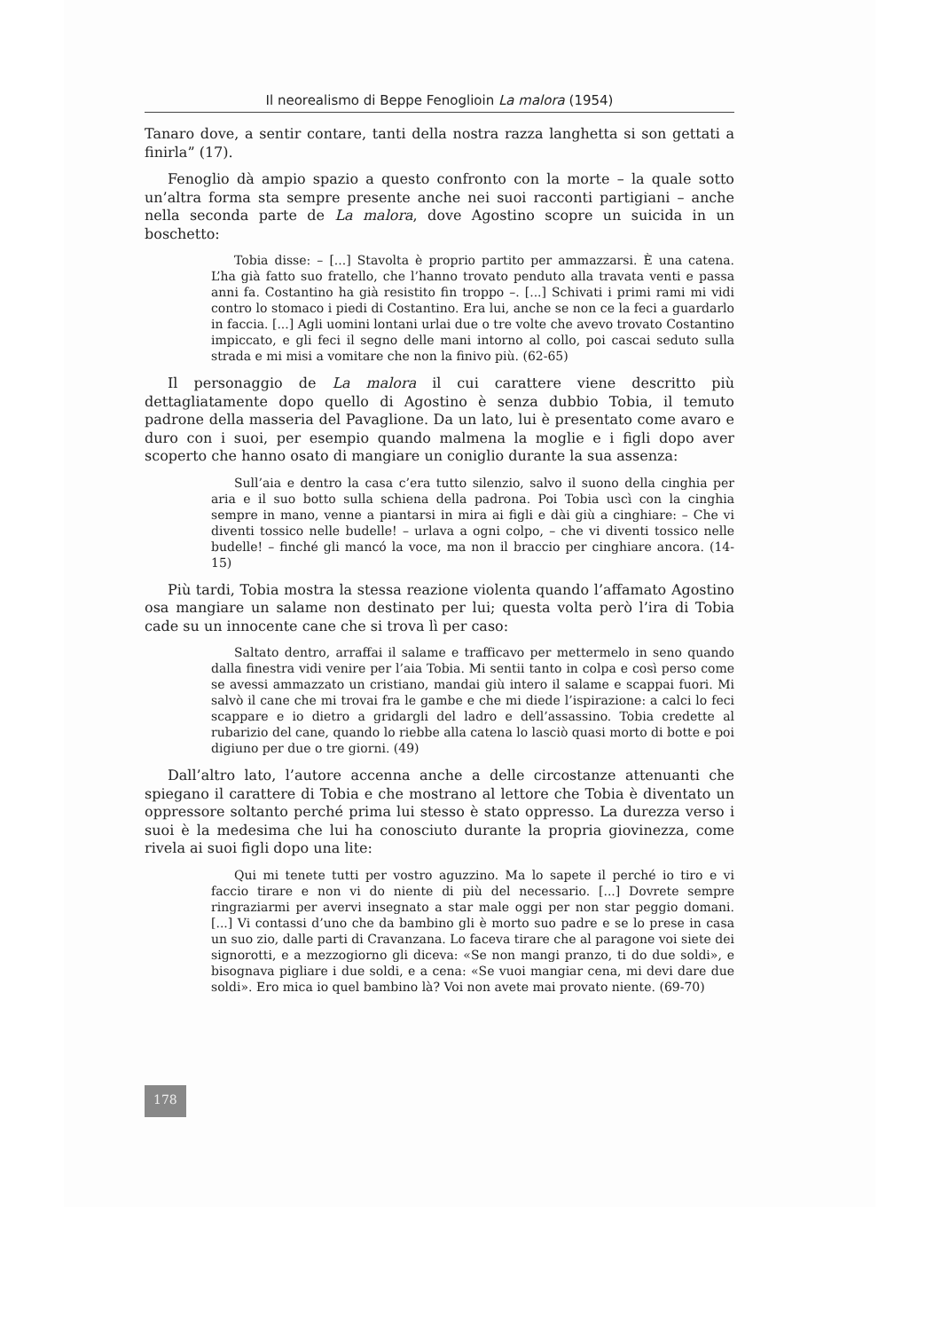Il neorealismo di Beppe Fenoglioin La malora (1954)
Tanaro dove, a sentir contare, tanti della nostra razza langhetta si son gettati a finirla” (17).
Fenoglio dà ampio spazio a questo confronto con la morte – la quale sotto un’altra forma sta sempre presente anche nei suoi racconti partigiani – anche nella seconda parte de La malora, dove Agostino scopre un suicida in un boschetto:
Tobia disse: – [...] Stavolta è proprio partito per ammazzarsi. È una catena. L’ha già fatto suo fratello, che l’hanno trovato penduto alla travata venti e passa anni fa. Costantino ha già resistito fin troppo –. [...] Schivati i primi rami mi vidi contro lo stomaco i piedi di Costantino. Era lui, anche se non ce la feci a guardarlo in faccia. [...] Agli uomini lontani urlai due o tre volte che avevo trovato Costantino impiccato, e gli feci il segno delle mani intorno al collo, poi cascai seduto sulla strada e mi misi a vomitare che non la finivo più. (62-65)
Il personaggio de La malora il cui carattere viene descritto più dettagliatamente dopo quello di Agostino è senza dubbio Tobia, il temuto padrone della masseria del Pavaglione. Da un lato, lui è presentato come avaro e duro con i suoi, per esempio quando malmena la moglie e i figli dopo aver scoperto che hanno osato di mangiare un coniglio durante la sua assenza:
Sull’aia e dentro la casa c’era tutto silenzio, salvo il suono della cinghia per aria e il suo botto sulla schiena della padrona. Poi Tobia uscì con la cinghia sempre in mano, venne a piantarsi in mira ai figli e dài giù a cinghiare: – Che vi diventi tossico nelle budelle! – urlava a ogni colpo, – che vi diventi tossico nelle budelle! – finché gli mancó la voce, ma non il braccio per cinghiare ancora. (14-15)
Più tardi, Tobia mostra la stessa reazione violenta quando l’affamato Agostino osa mangiare un salame non destinato per lui; questa volta però l’ira di Tobia cade su un innocente cane che si trova lì per caso:
Saltato dentro, arraffai il salame e trafficavo per mettermelo in seno quando dalla finestra vidi venire per l’aia Tobia. Mi sentii tanto in colpa e così perso come se avessi ammazzato un cristiano, mandai giù intero il salame e scappai fuori. Mi salvò il cane che mi trovai fra le gambe e che mi diede l’ispirazione: a calci lo feci scappare e io dietro a gridargli del ladro e dell’assassino. Tobia credette al rubarizio del cane, quando lo riebbe alla catena lo lasciò quasi morto di botte e poi digiuno per due o tre giorni. (49)
Dall’altro lato, l’autore accenna anche a delle circostanze attenuanti che spiegano il carattere di Tobia e che mostrano al lettore che Tobia è diventato un oppressore soltanto perché prima lui stesso è stato oppresso. La durezza verso i suoi è la medesima che lui ha conosciuto durante la propria giovinezza, come rivela ai suoi figli dopo una lite:
Qui mi tenete tutti per vostro aguzzino. Ma lo sapete il perché io tiro e vi faccio tirare e non vi do niente di più del necessario. [...] Dovrete sempre ringraziarmi per avervi insegnato a star male oggi per non star peggio domani. [...] Vi contassi d’uno che da bambino gli è morto suo padre e se lo prese in casa un suo zio, dalle parti di Cravanzana. Lo faceva tirare che al paragone voi siete dei signorotti, e a mezzogiorno gli diceva: «Se non mangi pranzo, ti do due soldi», e bisognava pigliare i due soldi, e a cena: «Se vuoi mangiar cena, mi devi dare due soldi». Ero mica io quel bambino là? Voi non avete mai provato niente. (69-70)
178